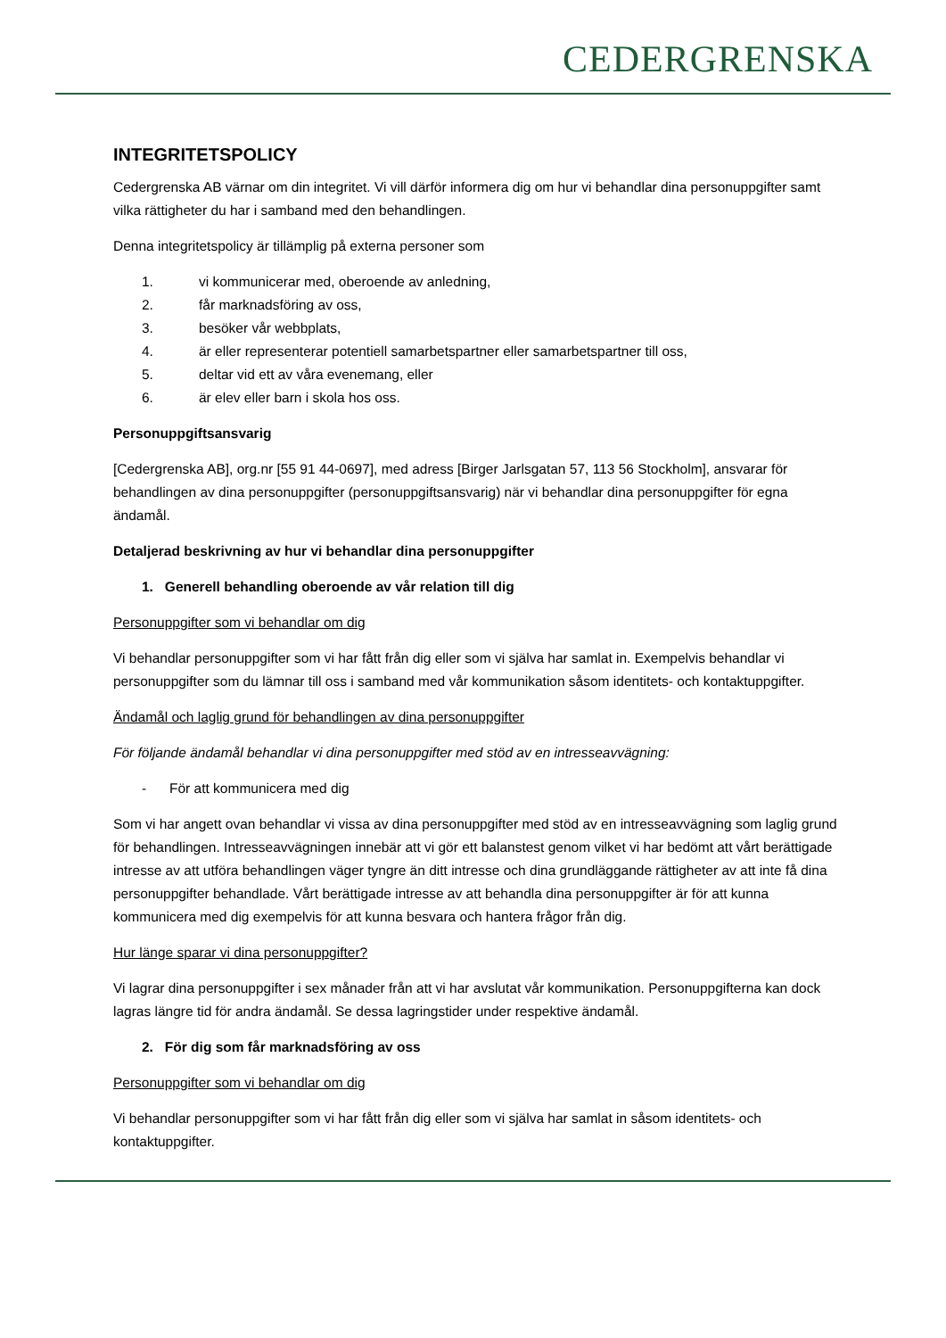CEDERGRENSKA
INTEGRITETSPOLICY
Cedergrenska AB värnar om din integritet. Vi vill därför informera dig om hur vi behandlar dina personuppgifter samt vilka rättigheter du har i samband med den behandlingen.
Denna integritetspolicy är tillämplig på externa personer som
1. vi kommunicerar med, oberoende av anledning,
2. får marknadsföring av oss,
3. besöker vår webbplats,
4. är eller representerar potentiell samarbetspartner eller samarbetspartner till oss,
5. deltar vid ett av våra evenemang, eller
6. är elev eller barn i skola hos oss.
Personuppgiftsansvarig
[Cedergrenska AB], org.nr [55 91 44-0697], med adress [Birger Jarlsgatan 57, 113 56 Stockholm], ansvarar för behandlingen av dina personuppgifter (personuppgiftsansvarig) när vi behandlar dina personuppgifter för egna ändamål.
Detaljerad beskrivning av hur vi behandlar dina personuppgifter
1. Generell behandling oberoende av vår relation till dig
Personuppgifter som vi behandlar om dig
Vi behandlar personuppgifter som vi har fått från dig eller som vi själva har samlat in. Exempelvis behandlar vi personuppgifter som du lämnar till oss i samband med vår kommunikation såsom identitets- och kontaktuppgifter.
Ändamål och laglig grund för behandlingen av dina personuppgifter
För följande ändamål behandlar vi dina personuppgifter med stöd av en intresseavvägning:
- För att kommunicera med dig
Som vi har angett ovan behandlar vi vissa av dina personuppgifter med stöd av en intresseavvägning som laglig grund för behandlingen. Intresseavvägningen innebär att vi gör ett balanstest genom vilket vi har bedömt att vårt berättigade intresse av att utföra behandlingen väger tyngre än ditt intresse och dina grundläggande rättigheter av att inte få dina personuppgifter behandlade. Vårt berättigade intresse av att behandla dina personuppgifter är för att kunna kommunicera med dig exempelvis för att kunna besvara och hantera frågor från dig.
Hur länge sparar vi dina personuppgifter?
Vi lagrar dina personuppgifter i sex månader från att vi har avslutat vår kommunikation. Personuppgifterna kan dock lagras längre tid för andra ändamål. Se dessa lagringstider under respektive ändamål.
2. För dig som får marknadsföring av oss
Personuppgifter som vi behandlar om dig
Vi behandlar personuppgifter som vi har fått från dig eller som vi själva har samlat in såsom identitets- och kontaktuppgifter.